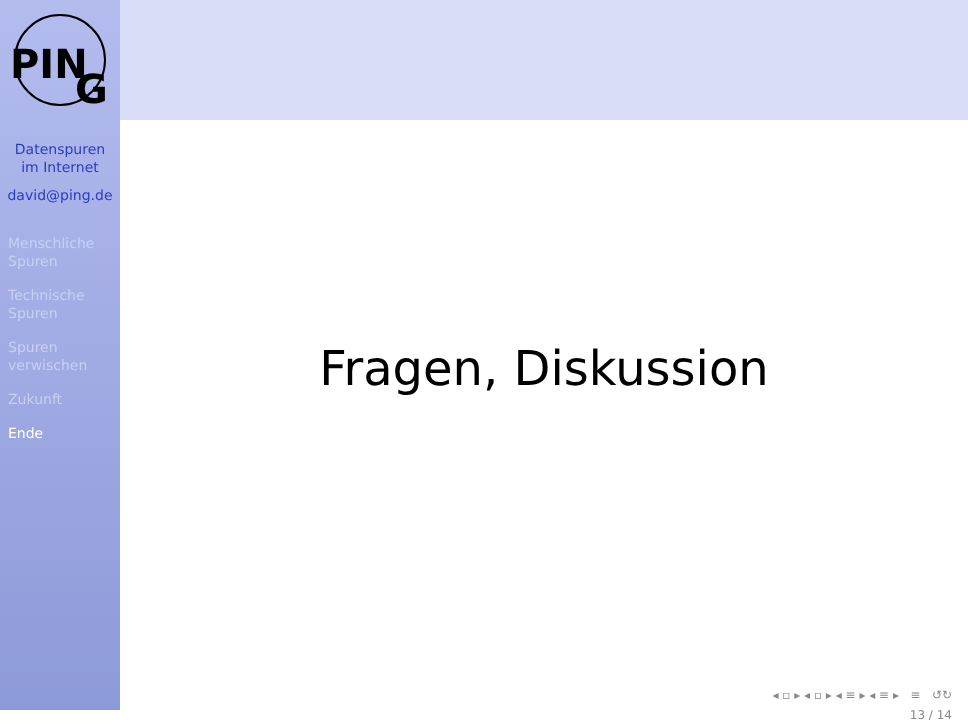PIN
G
Datenspuren
im Internet
david@ping.de
Menschliche
Spuren
Technische
Spuren
Spuren
verwischen
Zukunft
Ende
Fragen, Diskussion
◂ ▫ ▸ ◂ ▫ ▸ ◂ ≡ ▸ ◂ ≡ ▸ ≡ ↺↻
13 / 14